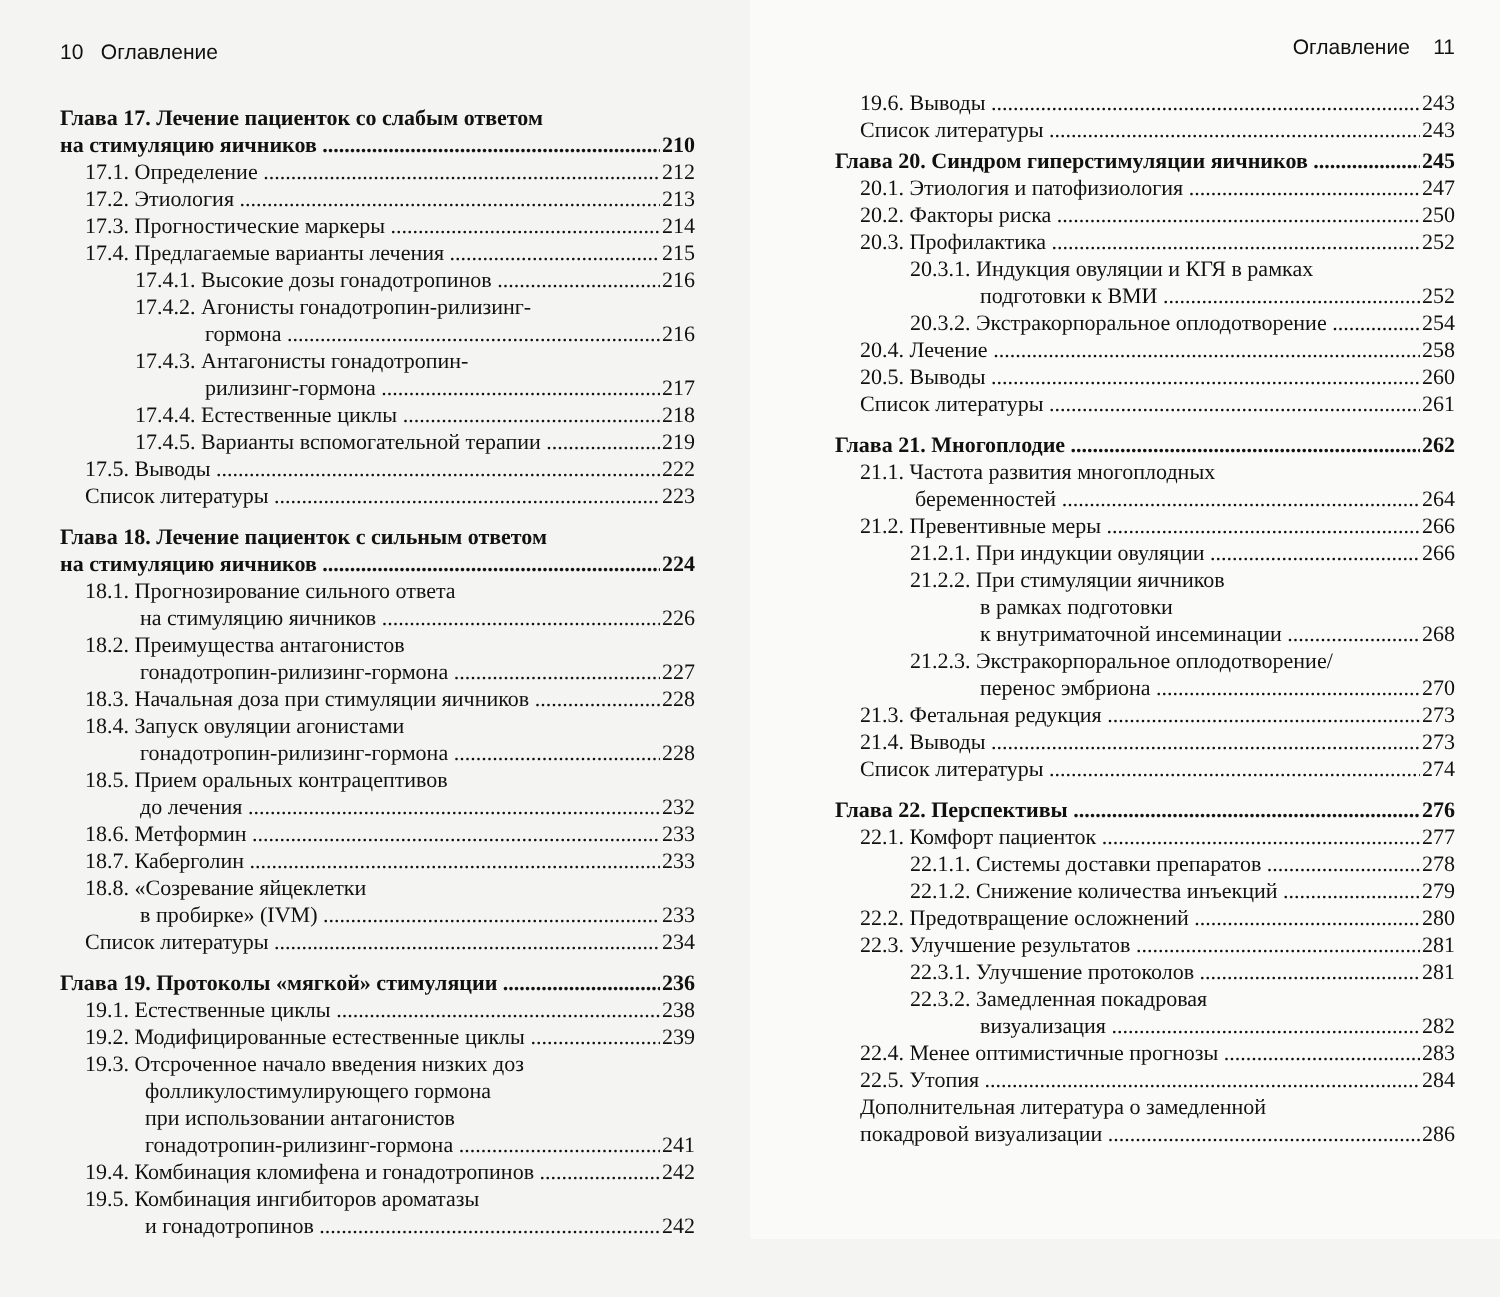10 Оглавление
Глава 17. Лечение пациенток со слабым ответом
на стимуляцию яичников 210
17.1. Определение 212
17.2. Этиология 213
17.3. Прогностические маркеры 214
17.4. Предлагаемые варианты лечения 215
17.4.1. Высокие дозы гонадотропинов 216
17.4.2. Агонисты гонадотропин-рилизинг-
гормона 216
17.4.3. Антагонисты гонадотропин-
рилизинг-гормона 217
17.4.4. Естественные циклы 218
17.4.5. Варианты вспомогательной терапии 219
17.5. Выводы 222
Список литературы 223
Глава 18. Лечение пациенток с сильным ответом
на стимуляцию яичников 224
18.1. Прогнозирование сильного ответа
на стимуляцию яичников 226
18.2. Преимущества антагонистов
гонадотропин-рилизинг-гормона 227
18.3. Начальная доза при стимуляции яичников 228
18.4. Запуск овуляции агонистами
гонадотропин-рилизинг-гормона 228
18.5. Прием оральных контрацептивов
до лечения 232
18.6. Метформин 233
18.7. Каберголин 233
18.8. «Созревание яйцеклетки
в пробирке» (IVM) 233
Список литературы 234
Глава 19. Протоколы «мягкой» стимуляции 236
19.1. Естественные циклы 238
19.2. Модифицированные естественные циклы 239
19.3. Отсроченное начало введения низких доз
фолликулостимулирующего гормона
при использовании антагонистов
гонадотропин-рилизинг-гормона 241
19.4. Комбинация кломифена и гонадотропинов 242
19.5. Комбинация ингибиторов ароматазы
и гонадотропинов 242
Оглавление 11
19.6. Выводы 243
Список литературы 243
Глава 20. Синдром гиперстимуляции яичников 245
20.1. Этиология и патофизиология 247
20.2. Факторы риска 250
20.3. Профилактика 252
20.3.1. Индукция овуляции и КГЯ в рамках
подготовки к ВМИ 252
20.3.2. Экстракорпоральное оплодотворение 254
20.4. Лечение 258
20.5. Выводы 260
Список литературы 261
Глава 21. Многоплодие 262
21.1. Частота развития многоплодных
беременностей 264
21.2. Превентивные меры 266
21.2.1. При индукции овуляции 266
21.2.2. При стимуляции яичников
в рамках подготовки
к внутриматочной инсеминации 268
21.2.3. Экстракорпоральное оплодотворение/
перенос эмбриона 270
21.3. Фетальная редукция 273
21.4. Выводы 273
Список литературы 274
Глава 22. Перспективы 276
22.1. Комфорт пациенток 277
22.1.1. Системы доставки препаратов 278
22.1.2. Снижение количества инъекций 279
22.2. Предотвращение осложнений 280
22.3. Улучшение результатов 281
22.3.1. Улучшение протоколов 281
22.3.2. Замедленная покадровая
визуализация 282
22.4. Менее оптимистичные прогнозы 283
22.5. Утопия 284
Дополнительная литература о замедленной
покадровой визуализации 286